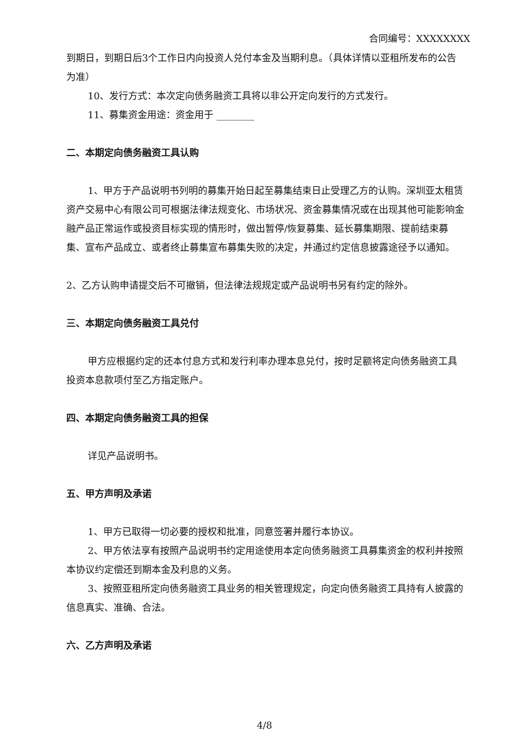合同编号：XXXXXXXX
到期日，到期日后3个工作日内向投资人兑付本金及当期利息。（具体详情以亚租所发布的公告为准）
10、发行方式：本次定向债务融资工具将以非公开定向发行的方式发行。
11、募集资金用途：资金用于 ________
二、本期定向债务融资工具认购
1、甲方于产品说明书列明的募集开始日起至募集结束日止受理乙方的认购。深圳亚太租赁资产交易中心有限公司可根据法律法规变化、市场状况、资金募集情况或在出现其他可能影响金融产品正常运作或投资目标实现的情形时，做出暂停/恢复募集、延长募集期限、提前结束募集、宣布产品成立、或者终止募集宣布募集失败的决定，并通过约定信息披露途径予以通知。
2、乙方认购申请提交后不可撤销，但法律法规规定或产品说明书另有约定的除外。
三、本期定向债务融资工具兑付
甲方应根据约定的还本付息方式和发行利率办理本息兑付，按时足额将定向债务融资工具投资本息款项付至乙方指定账户。
四、本期定向债务融资工具的担保
详见产品说明书。
五、甲方声明及承诺
1、甲方已取得一切必要的授权和批准，同意签署并履行本协议。
2、甲方依法享有按照产品说明书约定用途使用本定向债务融资工具募集资金的权利并按照本协议约定偿还到期本金及利息的义务。
3、按照亚租所定向债务融资工具业务的相关管理规定，向定向债务融资工具持有人披露的信息真实、准确、合法。
六、乙方声明及承诺
4/8